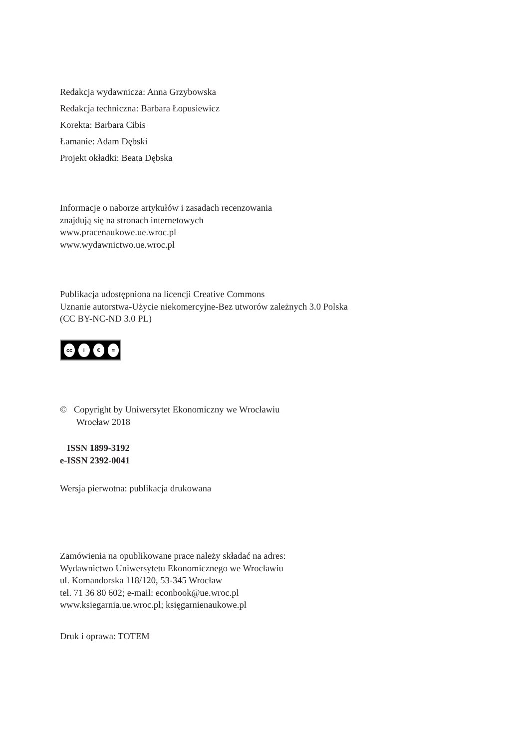Redakcja wydawnicza: Anna Grzybowska
Redakcja techniczna: Barbara Łopusiewicz
Korekta: Barbara Cibis
Łamanie: Adam Dębski
Projekt okładki: Beata Dębska
Informacje o naborze artykułów i zasadach recenzowania
znajdują się na stronach internetowych
www.pracenaukowe.ue.wroc.pl
www.wydawnictwo.ue.wroc.pl
Publikacja udostępniona na licencji Creative Commons
Uznanie autorstwa-Użycie niekomercyjne-Bez utworów zależnych 3.0 Polska
(CC BY-NC-ND 3.0 PL)
cc i € =
© Copyright by Uniwersytet Ekonomiczny we Wrocławiu
Wrocław 2018
ISSN 1899-3192
e-ISSN 2392-0041
Wersja pierwotna: publikacja drukowana
Zamówienia na opublikowane prace należy składać na adres:
Wydawnictwo Uniwersytetu Ekonomicznego we Wrocławiu
ul. Komandorska 118/120, 53-345 Wrocław
tel. 71 36 80 602; e-mail: econbook@ue.wroc.pl
www.ksiegarnia.ue.wroc.pl; księgarnienaukowe.pl
Druk i oprawa: TOTEM